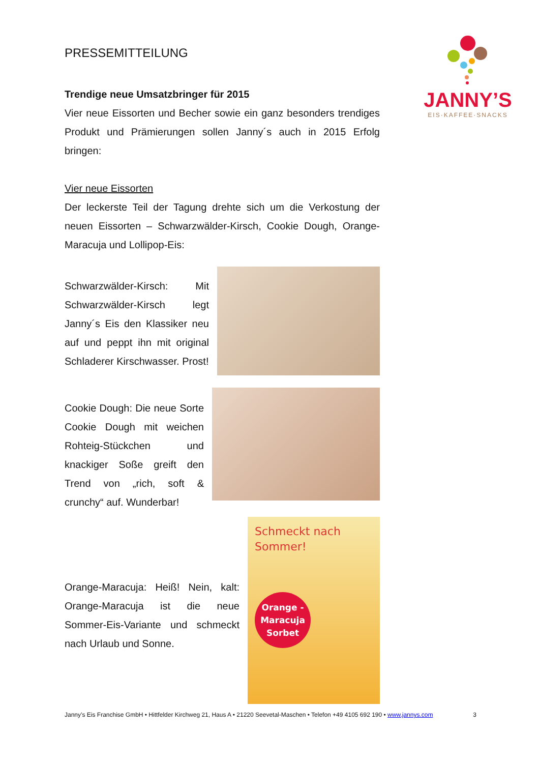JANNY’S
EIS·KAFFEE·SNACKS
PRESSEMITTEILUNG
Trendige neue Umsatzbringer für 2015
Vier neue Eissorten und Becher sowie ein ganz besonders trendiges Produkt und Prämierungen sollen Janny´s auch in 2015 Erfolg bringen:
Vier neue Eissorten
Der leckerste Teil der Tagung drehte sich um die Verkostung der neuen Eissorten – Schwarzwälder-Kirsch, Cookie Dough, Orange-Maracuja und Lollipop-Eis:
Schwarzwälder-Kirsch: Mit Schwarzwälder-Kirsch legt Janny´s Eis den Klassiker neu auf und peppt ihn mit original Schladerer Kirschwasser. Prost!
Cookie Dough: Die neue Sorte Cookie Dough mit weichen Rohteig-Stückchen und knackiger Soße greift den Trend von „rich, soft & crunchy“ auf. Wunderbar!
Orange-Maracuja: Heiß! Nein, kalt: Orange-Maracuja ist die neue Sommer-Eis-Variante und schmeckt nach Urlaub und Sonne.
Schmeckt nach
Sommer!
Orange -
Maracuja
Sorbet
Janny’s Eis Franchise GmbH • Hittfelder Kirchweg 21, Haus A • 21220 Seevetal-Maschen • Telefon +49 4105 692 190 • www.jannys.com 3